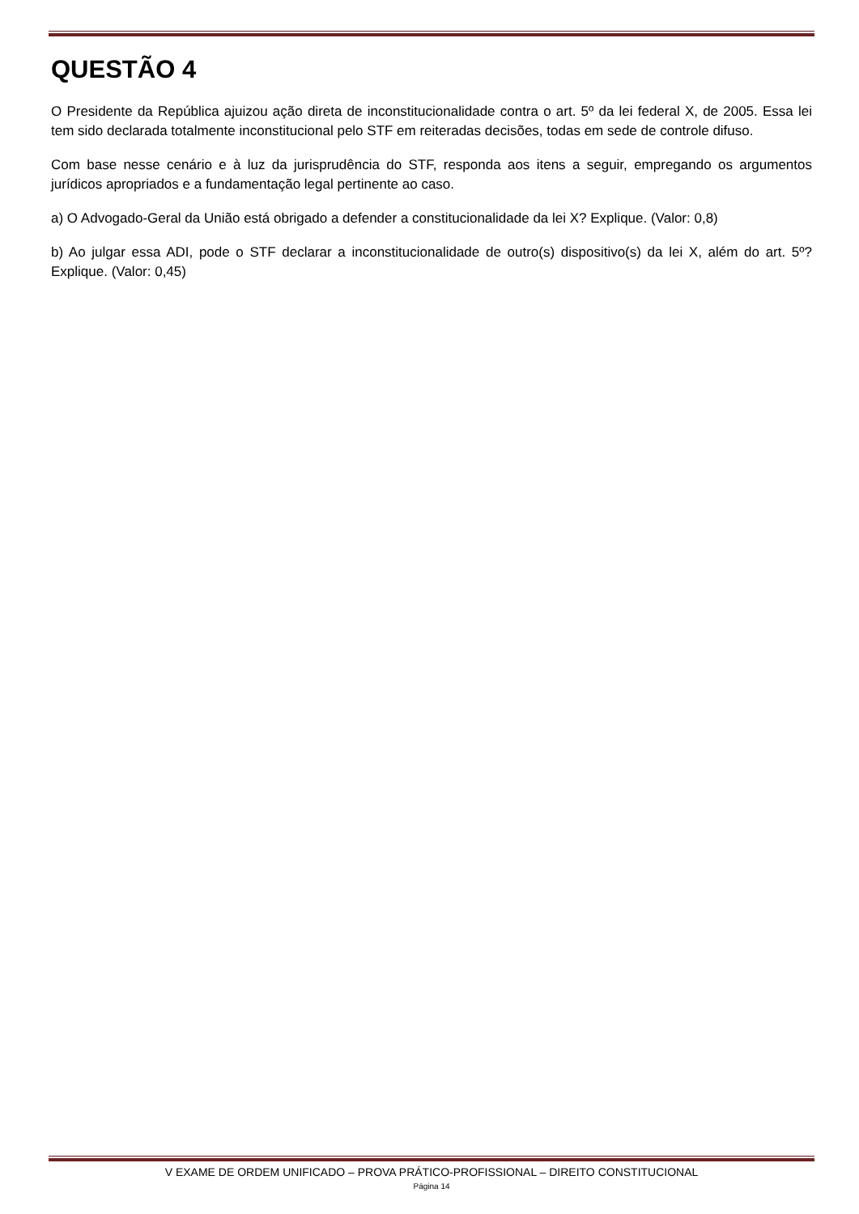QUESTÃO 4
O Presidente da República ajuizou ação direta de inconstitucionalidade contra o art. 5º da lei federal X, de 2005. Essa lei tem sido declarada totalmente inconstitucional pelo STF em reiteradas decisões, todas em sede de controle difuso.
Com base nesse cenário e à luz da jurisprudência do STF, responda aos itens a seguir, empregando os argumentos jurídicos apropriados e a fundamentação legal pertinente ao caso.
a) O Advogado-Geral da União está obrigado a defender a constitucionalidade da lei X? Explique. (Valor: 0,8)
b) Ao julgar essa ADI, pode o STF declarar a inconstitucionalidade de outro(s) dispositivo(s) da lei X, além do art. 5º? Explique. (Valor: 0,45)
V EXAME DE ORDEM UNIFICADO – PROVA PRÁTICO-PROFISSIONAL – DIREITO CONSTITUCIONAL
Página 14